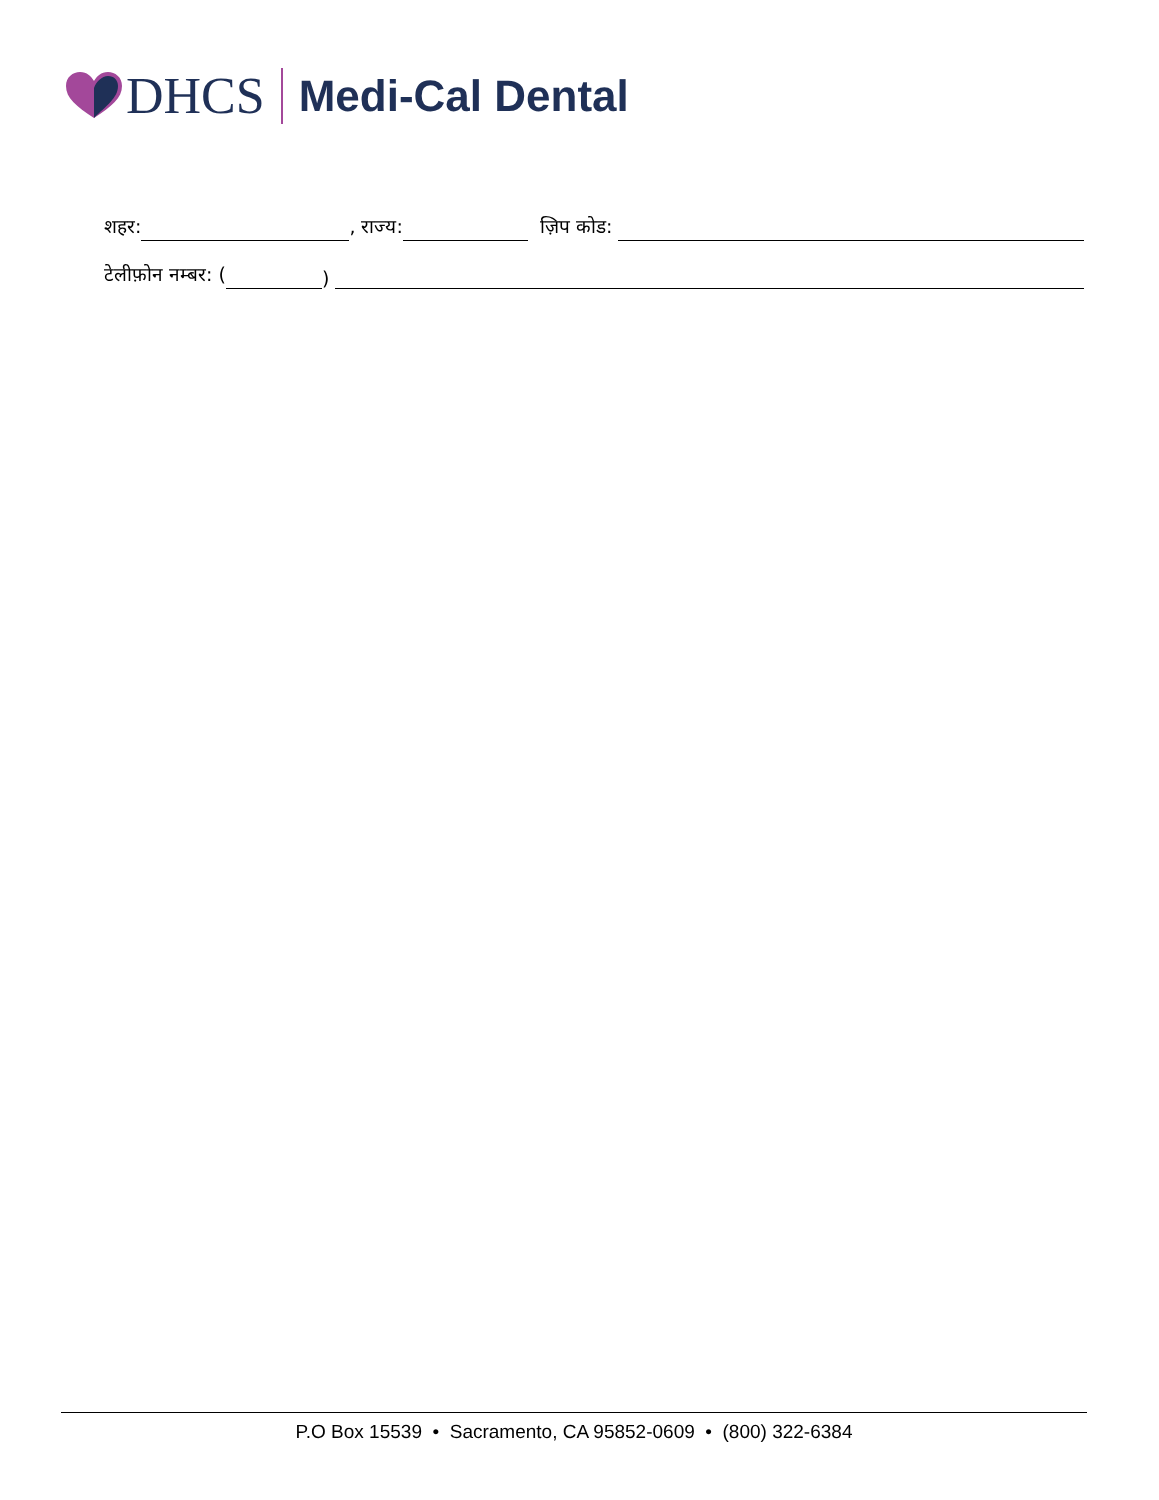DHCS
Medi-Cal Dental
शहर: , राज्य: ज़िप कोड:
टेलीफ़ोन नम्बर: ( )
P.O Box 15539 • Sacramento, CA 95852-0609 • (800) 322-6384